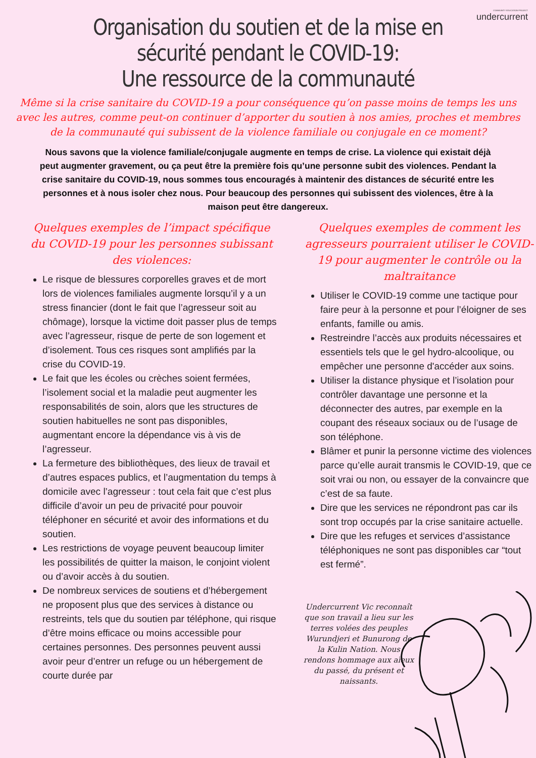COMMUNITY EDUCATION PROJECT
undercurrent
Organisation du soutien et de la mise en
sécurité pendant le COVID-19:
Une ressource de la communauté
Même si la crise sanitaire du COVID-19 a pour conséquence qu’on passe moins de temps les uns avec les autres, comme peut-on continuer d’apporter du soutien à nos amies, proches et membres de la communauté qui subissent de la violence familiale ou conjugale en ce moment?
Nous savons que la violence familiale/conjugale augmente en temps de crise. La violence qui existait déjà peut augmenter gravement, ou ça peut être la première fois qu’une personne subit des violences. Pendant la crise sanitaire du COVID-19, nous sommes tous encouragés à maintenir des distances de sécurité entre les personnes et à nous isoler chez nous. Pour beaucoup des personnes qui subissent des violences, être à la maison peut être dangereux.
Quelques exemples de l’impact spécifique du COVID-19 pour les personnes subissant des violences:
Le risque de blessures corporelles graves et de mort lors de violences familiales augmente lorsqu’il y a un stress financier (dont le fait que l’agresseur soit au chômage), lorsque la victime doit passer plus de temps avec l’agresseur, risque de perte de son logement et d’isolement. Tous ces risques sont amplifiés par la crise du COVID-19.
Le fait que les écoles ou crèches soient fermées, l’isolement social et la maladie peut augmenter les responsabilités de soin, alors que les structures de soutien habituelles ne sont pas disponibles, augmentant encore la dépendance vis à vis de l’agresseur.
La fermeture des bibliothèques, des lieux de travail et d’autres espaces publics, et l’augmentation du temps à domicile avec l’agresseur : tout cela fait que c’est plus difficile d’avoir un peu de privacité pour pouvoir téléphoner en sécurité et avoir des informations et du soutien.
Les restrictions de voyage peuvent beaucoup limiter les possibilités de quitter la maison, le conjoint violent ou d’avoir accès à du soutien.
De nombreux services de soutiens et d’hébergement ne proposent plus que des services à distance ou restreints, tels que du soutien par téléphone, qui risque d’être moins efficace ou moins accessible pour certaines personnes. Des personnes peuvent aussi avoir peur d’entrer un refuge ou un hébergement de courte durée par
Quelques exemples de comment les agresseurs pourraient utiliser le COVID-19 pour augmenter le contrôle ou la maltraitance
Utiliser le COVID-19 comme une tactique pour faire peur à la personne et pour l’éloigner de ses enfants, famille ou amis.
Restreindre l’accès aux produits nécessaires et essentiels tels que le gel hydro-alcoolique, ou empêcher une personne d'accéder aux soins.
Utiliser la distance physique et l’isolation pour contrôler davantage une personne et la déconnecter des autres, par exemple en la coupant des réseaux sociaux ou de l’usage de son téléphone.
Blâmer et punir la personne victime des violences parce qu’elle aurait transmis le COVID-19, que ce soit vrai ou non, ou essayer de la convaincre que c’est de sa faute.
Dire que les services ne répondront pas car ils sont trop occupés par la crise sanitaire actuelle.
Dire que les refuges et services d’assistance téléphoniques ne sont pas disponibles car “tout est fermé”.
Undercurrent Vic reconnaît que son travail a lieu sur les terres volées des peuples Wurundjeri et Bunurong de la Kulin Nation. Nous rendons hommage aux aïeux du passé, du présent et naissants.